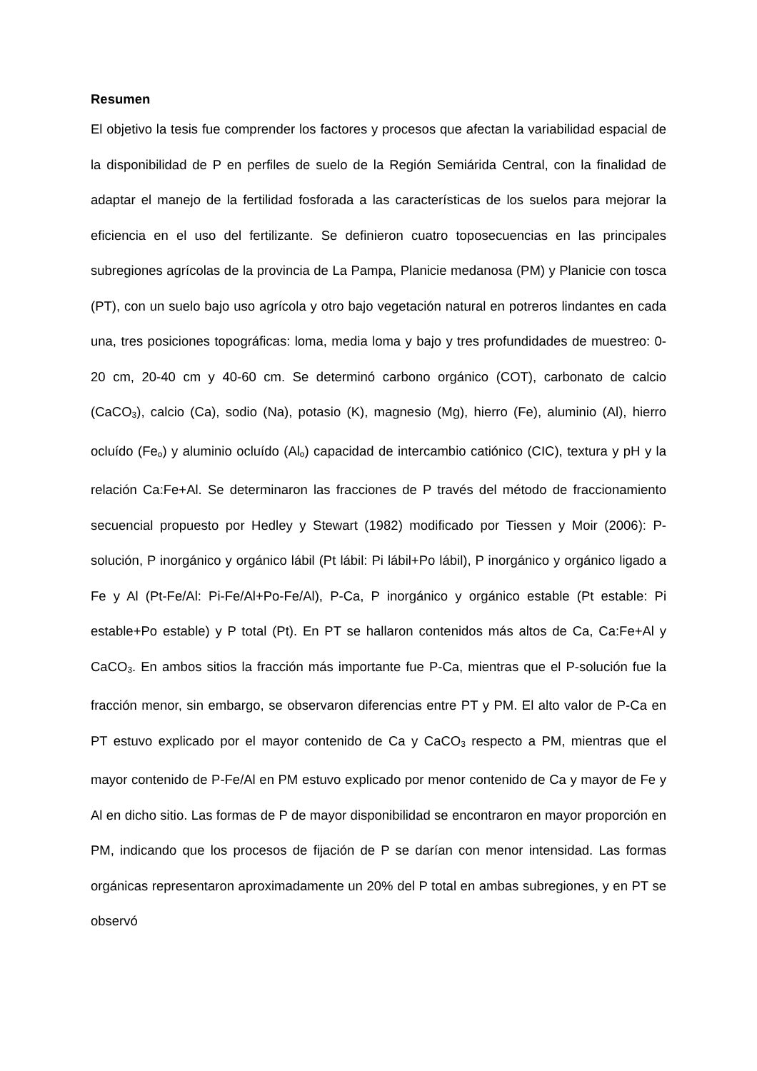Resumen
El objetivo la tesis fue comprender los factores y procesos que afectan la variabilidad espacial de la disponibilidad de P en perfiles de suelo de la Región Semiárida Central, con la finalidad de adaptar el manejo de la fertilidad fosforada a las características de los suelos para mejorar la eficiencia en el uso del fertilizante. Se definieron cuatro toposecuencias en las principales subregiones agrícolas de la provincia de La Pampa, Planicie medanosa (PM) y Planicie con tosca (PT), con un suelo bajo uso agrícola y otro bajo vegetación natural en potreros lindantes en cada una, tres posiciones topográficas: loma, media loma y bajo y tres profundidades de muestreo: 0-20 cm, 20-40 cm y 40-60 cm. Se determinó carbono orgánico (COT), carbonato de calcio (CaCO<sub>3</sub>), calcio (Ca), sodio (Na), potasio (K), magnesio (Mg), hierro (Fe), aluminio (Al), hierro ocluído (Fe<sub>o</sub>) y aluminio ocluído (Al<sub>o</sub>) capacidad de intercambio catiónico (CIC), textura y pH y la relación Ca:Fe+Al. Se determinaron las fracciones de P través del método de fraccionamiento secuencial propuesto por Hedley y Stewart (1982) modificado por Tiessen y Moir (2006): P-solución, P inorgánico y orgánico lábil (Pt lábil: Pi lábil+Po lábil), P inorgánico y orgánico ligado a Fe y Al (Pt-Fe/Al: Pi-Fe/Al+Po-Fe/Al), P-Ca, P inorgánico y orgánico estable (Pt estable: Pi estable+Po estable) y P total (Pt). En PT se hallaron contenidos más altos de Ca, Ca:Fe+Al y CaCO<sub>3</sub>. En ambos sitios la fracción más importante fue P-Ca, mientras que el P-solución fue la fracción menor, sin embargo, se observaron diferencias entre PT y PM. El alto valor de P-Ca en PT estuvo explicado por el mayor contenido de Ca y CaCO<sub>3</sub> respecto a PM, mientras que el mayor contenido de P-Fe/Al en PM estuvo explicado por menor contenido de Ca y mayor de Fe y Al en dicho sitio. Las formas de P de mayor disponibilidad se encontraron en mayor proporción en PM, indicando que los procesos de fijación de P se darían con menor intensidad. Las formas orgánicas representaron aproximadamente un 20% del P total en ambas subregiones, y en PT se observó